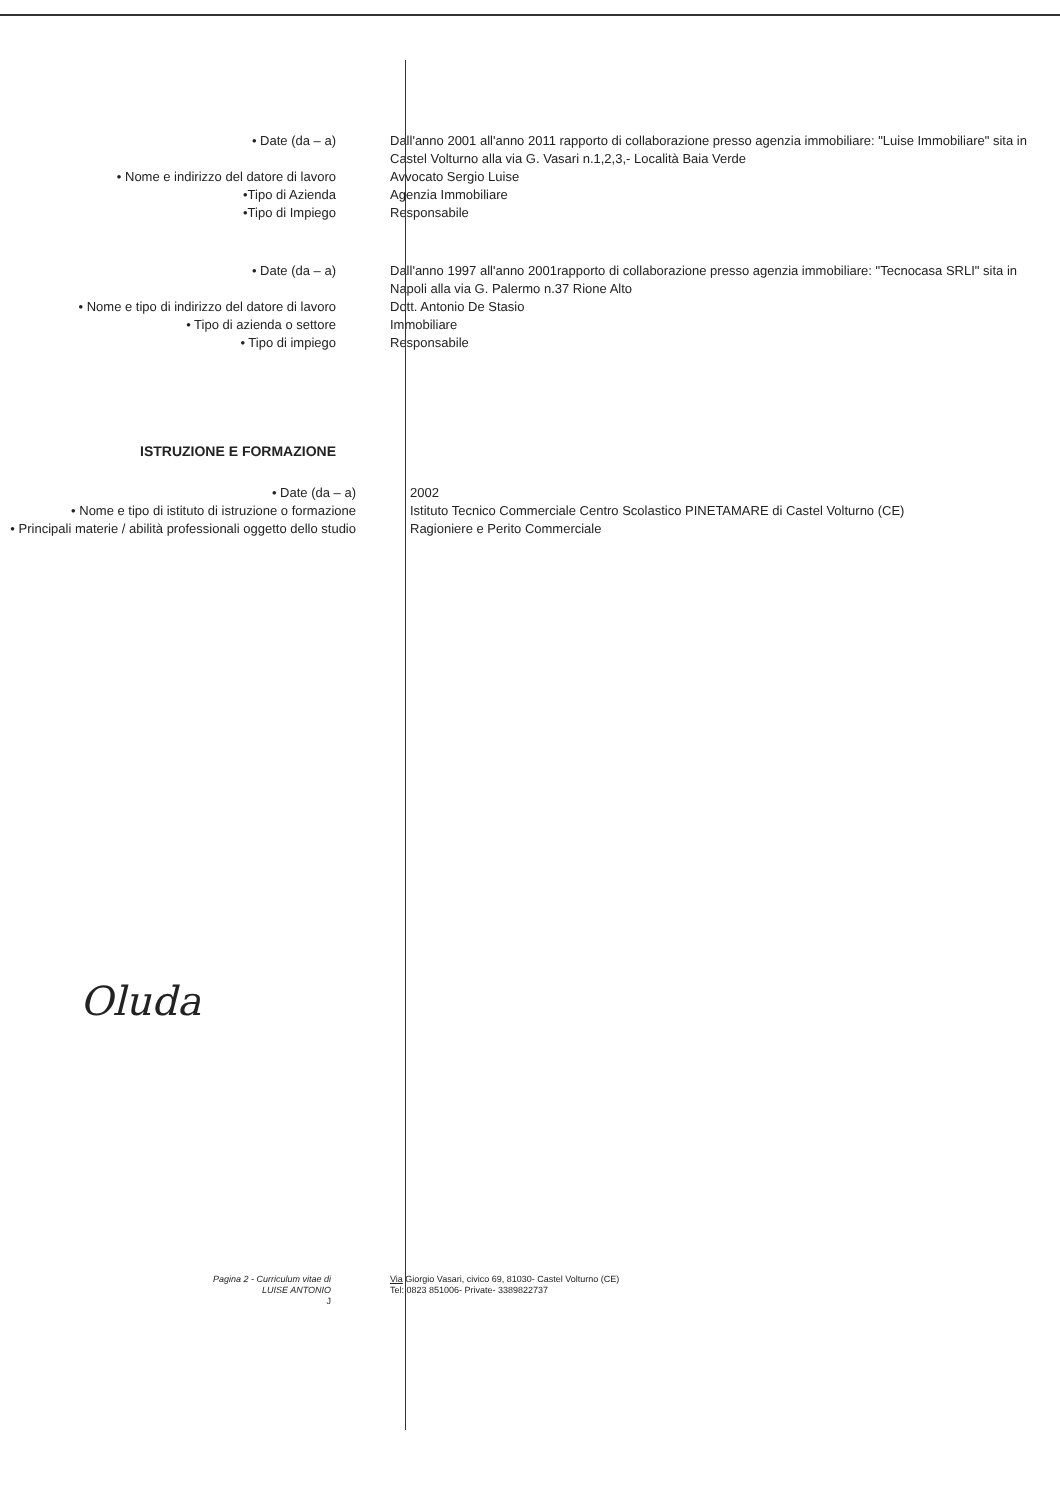• Date (da – a) Dall'anno 2001 all'anno 2011 rapporto di collaborazione presso agenzia immobiliare: "Luise Immobiliare" sita in Castel Volturno alla via G. Vasari n.1,2,3,- Località Baia Verde
• Nome e indirizzo del datore di lavoro Avvocato Sergio Luise
•Tipo di Azienda Agenzia Immobiliare
•Tipo di Impiego Responsabile
• Date (da – a) Dall'anno 1997 all'anno 2001rapporto di collaborazione presso agenzia immobiliare: "Tecnocasa SRLI" sita in Napoli alla via G. Palermo n.37 Rione Alto
• Nome e tipo di indirizzo del datore di lavoro Dott. Antonio De Stasio
• Tipo di azienda o settore Immobiliare
• Tipo di impiego Responsabile
ISTRUZIONE E FORMAZIONE
• Date (da – a) 2002
• Nome e tipo di istituto di istruzione o formazione
Istituto Tecnico Commerciale Centro Scolastico PINETAMARE di Castel Volturno (CE)
• Principali materie / abilità professionali oggetto dello studio
Ragioniere e Perito Commerciale
Oluda
Pagina 2 - Curriculum vitae di
LUISE ANTONIO
J
Via Giorgio Vasari, civico 69, 81030- Castel Volturno (CE)
Tel: 0823 851006- Private- 3389822737